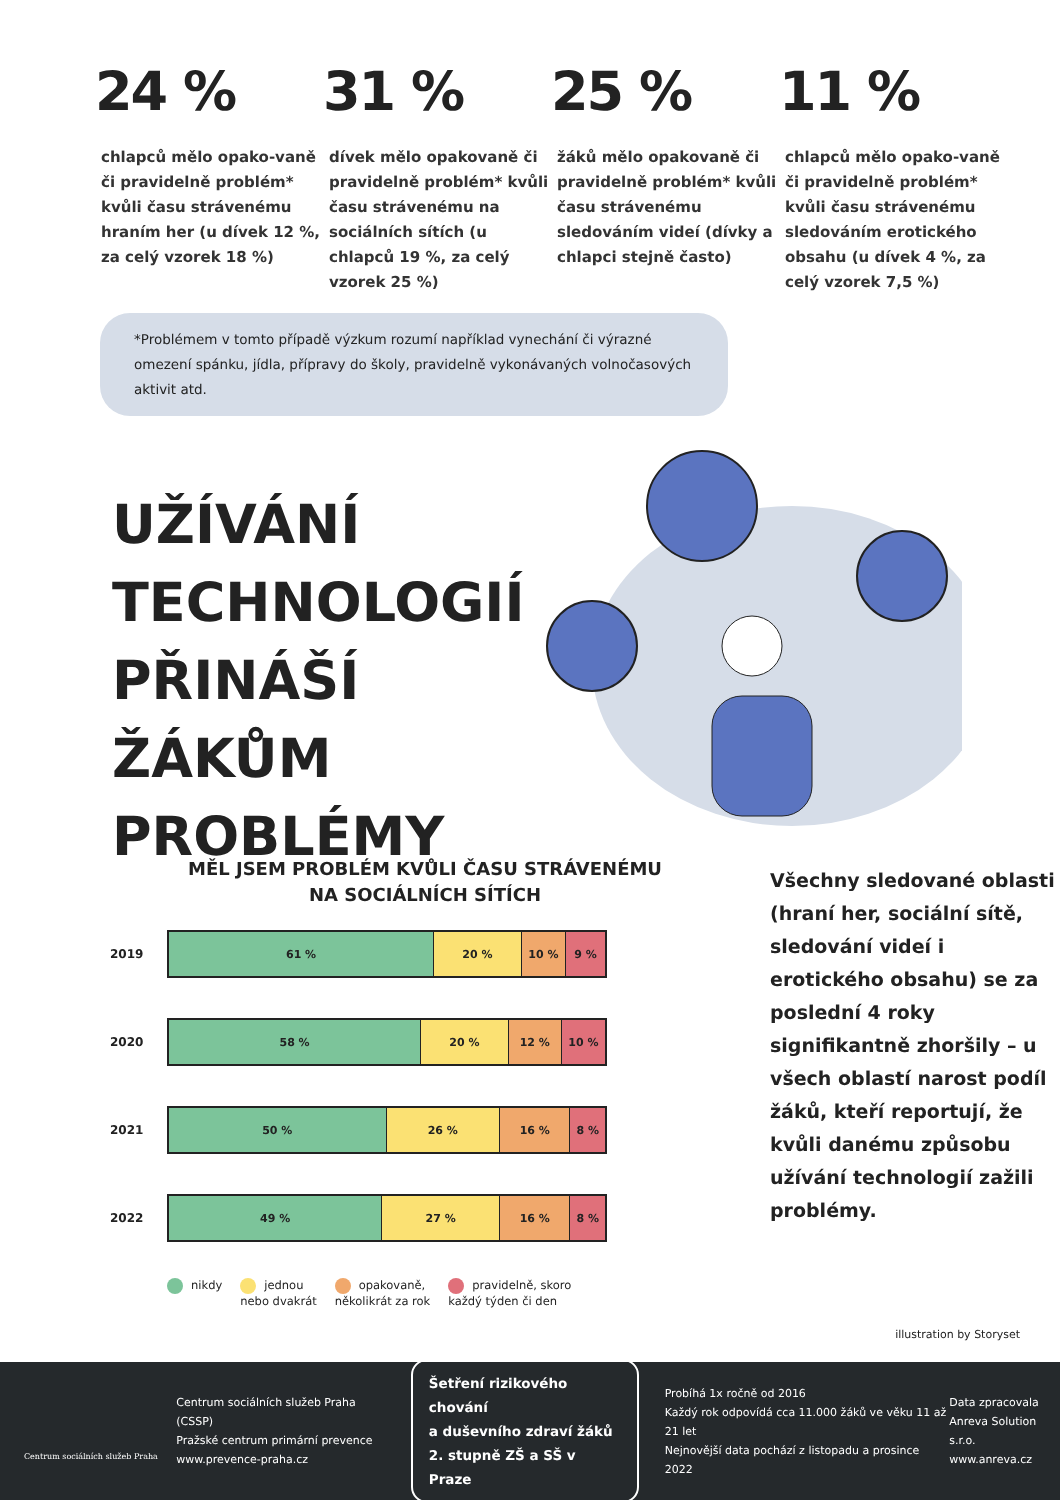24 %
chlapců mělo opako-vaně či pravidelně problém* kvůli času strávenému hraním her (u dívek 12 %, za celý vzorek 18 %)
31 %
dívek mělo opakovaně či pravidelně problém* kvůli času strávenému na sociálních sítích (u chlapců 19 %, za celý vzorek 25 %)
25 %
žáků mělo opakovaně či pravidelně problém* kvůli času strávenému sledováním videí (dívky a chlapci stejně často)
11 %
chlapců mělo opako-vaně či pravidelně problém* kvůli času strávenému sledováním erotického obsahu (u dívek 4 %, za celý vzorek 7,5 %)
*Problémem v tomto případě výzkum rozumí například vynechání či výrazné omezení spánku, jídla, přípravy do školy, pravidelně vykonávaných volnočasových aktivit atd.
UŽÍVÁNÍ TECHNOLOGIÍ PŘINÁŠÍ ŽÁKŮM PROBLÉMY
MĚL JSEM PROBLÉM KVŮLI ČASU STRÁVENÉMU
NA SOCIÁLNÍCH SÍTÍCH
2019
61 % 20 % 10 % 9 %
2020
58 % 20 % 12 % 10 %
2021
50 % 26 % 16 % 8 %
2022
49 % 27 % 16 % 8 %
nikdy jednou
nebo dvakrát
opakovaně,
několikrát za rok
pravidelně, skoro
každý týden či den
Všechny sledované oblasti (hraní her, sociální sítě, sledování videí i erotického obsahu) se za poslední 4 roky signifikantně zhoršily – u všech oblastí narost podíl žáků, kteří reportují, že kvůli danému způsobu užívání technologií zažili problémy.
illustration by Storyset
Centrum sociálních služeb Praha
Centrum sociálních služeb Praha (CSSP)
Pražské centrum primární prevence
www.prevence-praha.cz
Šetření rizikového chování
a duševního zdraví žáků
2. stupně ZŠ a SŠ v Praze
Probíhá 1x ročně od 2016
Každý rok odpovídá cca 11.000 žáků ve věku 11 až 21 let
Nejnovější data pochází z listopadu a prosince 2022
Data zpracovala
Anreva Solution s.r.o.
www.anreva.cz